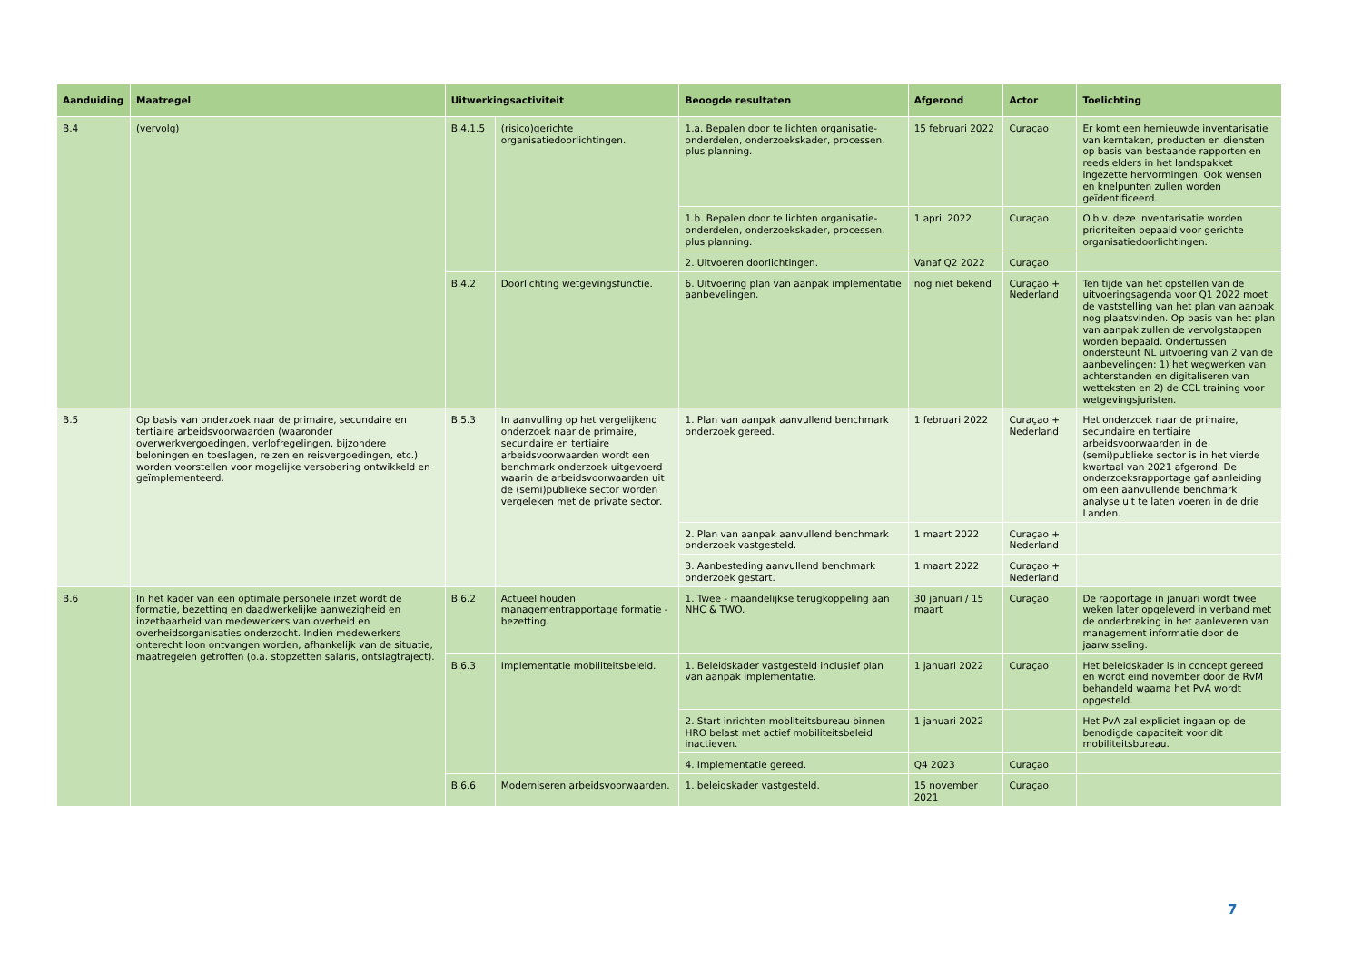| Aanduiding | Maatregel | Uitwerkingsactiviteit | | Beoogde resultaten | Afgerond | Actor | Toelichting |
| --- | --- | --- | --- | --- | --- | --- | --- |
| B.4 | (vervolg) | B.4.1.5 | (risico)gerichte organisatiedoorlichtingen. | 1.a. Bepalen door te lichten organisatie-onderdelen, onderzoekskader, processen, plus planning. | 15 februari 2022 | Curaçao | Er komt een hernieuwde inventarisatie van kerntaken, producten en diensten op basis van bestaande rapporten en reeds elders in het landspakket ingezette hervormingen. Ook wensen en knelpunten zullen worden geïdentificeerd. |
| | | | | 1.b. Bepalen door te lichten organisatie-onderdelen, onderzoekskader, processen, plus planning. | 1 april 2022 | Curaçao | O.b.v. deze inventarisatie worden prioriteiten bepaald voor gerichte organisatiedoorlichtingen. |
| | | | | 2. Uitvoeren doorlichtingen. | Vanaf Q2 2022 | Curaçao | |
| | | B.4.2 | Doorlichting wetgevingsfunctie. | 6. Uitvoering plan van aanpak implementatie aanbevelingen. | nog niet bekend | Curaçao + Nederland | Ten tijde van het opstellen van de uitvoeringsagenda voor Q1 2022 moet de vaststelling van het plan van aanpak nog plaatsvinden. Op basis van het plan van aanpak zullen de vervolgstappen worden bepaald. Ondertussen ondersteunt NL uitvoering van 2 van de aanbevelingen: 1) het wegwerken van achterstanden en digitaliseren van wetteksten en 2) de CCL training voor wetgevingsjuristen. |
| B.5 | Op basis van onderzoek naar de primaire, secundaire en tertiaire arbeidsvoorwaarden (waaronder overwerkvergoedingen, verlofregelingen, bijzondere beloningen en toeslagen, reizen en reisvergoedingen, etc.) worden voorstellen voor mogelijke versobering ontwikkeld en geïmplementeerd. | B.5.3 | In aanvulling op het vergelijkend onderzoek naar de primaire, secundaire en tertiaire arbeidsvoorwaarden wordt een benchmark onderzoek uitgevoerd waarin de arbeidsvoorwaarden uit de (semi)publieke sector worden vergeleken met de private sector. | 1. Plan van aanpak aanvullend benchmark onderzoek gereed. | 1 februari 2022 | Curaçao + Nederland | Het onderzoek naar de primaire, secundaire en tertiaire arbeidsvoorwaarden in de (semi)publieke sector is in het vierde kwartaal van 2021 afgerond. De onderzoeksrapportage gaf aanleiding om een aanvullende benchmark analyse uit te laten voeren in de drie Landen. |
| | | | | 2. Plan van aanpak aanvullend benchmark onderzoek vastgesteld. | 1 maart 2022 | Curaçao + Nederland | |
| | | | | 3. Aanbesteding aanvullend benchmark onderzoek gestart. | 1 maart 2022 | Curaçao + Nederland | |
| B.6 | In het kader van een optimale personele inzet wordt de formatie, bezetting en daadwerkelijke aanwezigheid en inzetbaarheid van medewerkers van overheid en overheidsorganisaties onderzocht. Indien medewerkers onterecht loon ontvangen worden, afhankelijk van de situatie, maatregelen getroffen (o.a. stopzetten salaris, ontslagtraject). | B.6.2 | Actueel houden managementrapportage formatie - bezetting. | 1. Twee - maandelijkse terugkoppeling aan NHC & TWO. | 30 januari / 15 maart | Curaçao | De rapportage in januari wordt twee weken later opgeleverd in verband met de onderbreking in het aanleveren van management informatie door de jaarwisseling. |
| | | B.6.3 | Implementatie mobiliteitsbeleid. | 1. Beleidskader vastgesteld inclusief plan van aanpak implementatie. | 1 januari 2022 | Curaçao | Het beleidskader is in concept gereed en wordt eind november door de RvM behandeld waarna het PvA wordt opgesteld. |
| | | | | 2. Start inrichten mobliteitsbureau binnen HRO belast met actief mobiliteitsbeleid inactieven. | 1 januari 2022 | | Het PvA zal expliciet ingaan op de benodigde capaciteit voor dit mobiliteitsbureau. |
| | | | | 4. Implementatie gereed. | Q4 2023 | Curaçao | |
| | | B.6.6 | Moderniseren arbeidsvoorwaarden. | 1. beleidskader vastgesteld. | 15 november 2021 | Curaçao | |
7